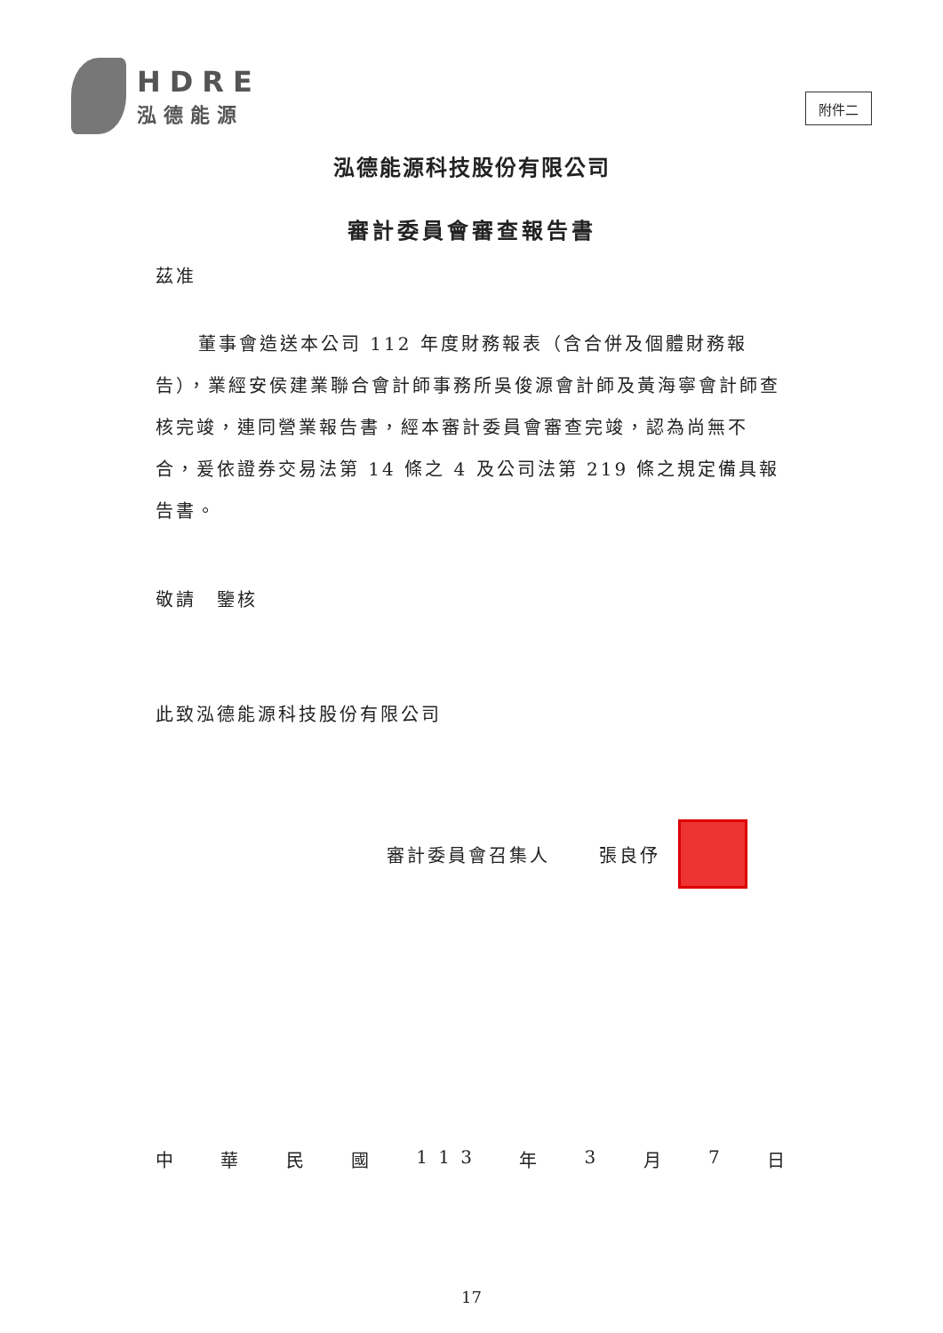HDRE
泓德能源
附件二
泓德能源科技股份有限公司
審計委員會審查報告書
茲准
董事會造送本公司 112 年度財務報表（含合併及個體財務報告），業經安侯建業聯合會計師事務所吳俊源會計師及黃海寧會計師查核完竣，連同營業報告書，經本審計委員會審查完竣，認為尚無不合，爰依證券交易法第 14 條之 4 及公司法第 219 條之規定備具報告書。
敬請　鑒核
此致泓德能源科技股份有限公司
審計委員會召集人 張良伃
中華民國 1 1 3 年 3 月 7 日
17